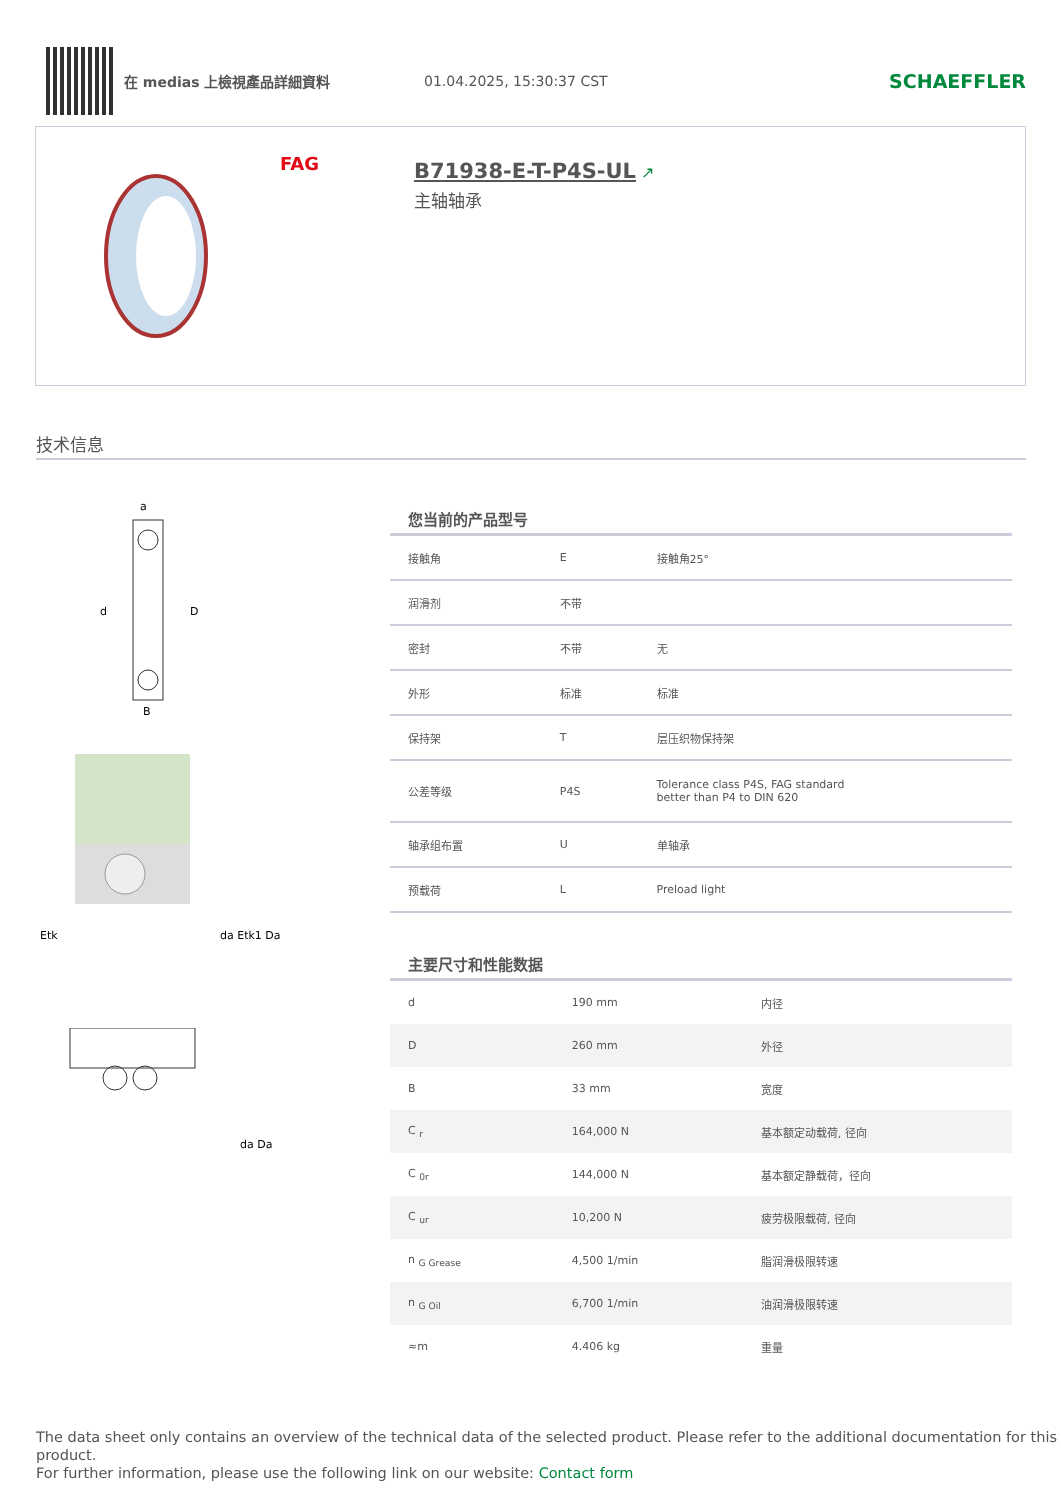在 medias 上檢視產品詳細資料 01.04.2025, 15:30:37 CST
SCHAEFFLER
FAG
B71938-E-T-P4S-UL ↗
主轴轴承
技术信息
a
d
D
B
Etk
da Etk1 Da
da Da
您当前的产品型号
| 接触角 | E | 接触角25° |
| 润滑剂 | 不带 | |
| 密封 | 不带 | 无 |
| 外形 | 标准 | 标准 |
| 保持架 | T | 层压织物保持架 |
| 公差等级 | P4S | Tolerance class P4S, FAG standard better than P4 to DIN 620 |
| 轴承组布置 | U | 单轴承 |
| 预载荷 | L | Preload light |
主要尺寸和性能数据
| d | 190 mm | 内径 |
| D | 260 mm | 外径 |
| B | 33 mm | 宽度 |
| C <sub>r</sub> | 164,000 N | 基本额定动载荷, 径向 |
| C <sub>0r</sub> | 144,000 N | 基本额定静载荷，径向 |
| C <sub>ur</sub> | 10,200 N | 疲劳极限载荷, 径向 |
| n <sub>G Grease</sub> | 4,500 1/min | 脂润滑极限转速 |
| n <sub>G Oil</sub> | 6,700 1/min | 油润滑极限转速 |
| ≈m | 4.406 kg | 重量 |
The data sheet only contains an overview of the technical data of the selected product. Please refer to the additional documentation for this product.
For further information, please use the following link on our website: Contact form